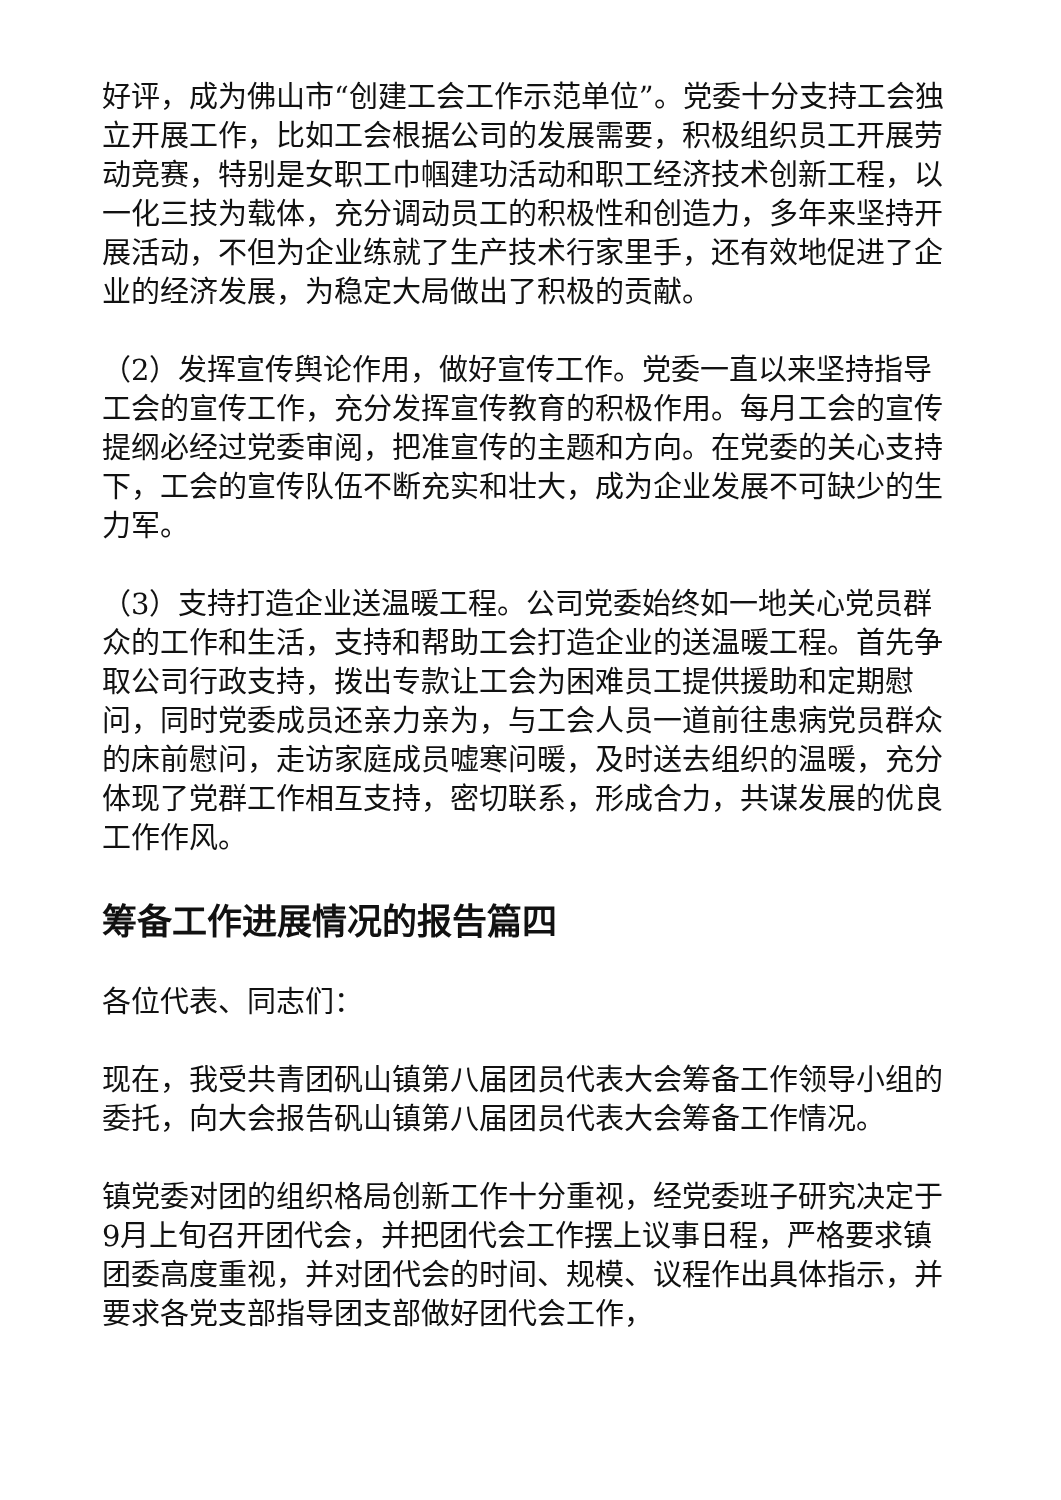好评，成为佛山市“创建工会工作示范单位”。党委十分支持工会独立开展工作，比如工会根据公司的发展需要，积极组织员工开展劳动竞赛，特别是女职工巾帼建功活动和职工经济技术创新工程，以一化三技为载体，充分调动员工的积极性和创造力，多年来坚持开展活动，不但为企业练就了生产技术行家里手，还有效地促进了企业的经济发展，为稳定大局做出了积极的贡献。
（2）发挥宣传舆论作用，做好宣传工作。党委一直以来坚持指导工会的宣传工作，充分发挥宣传教育的积极作用。每月工会的宣传提纲必经过党委审阅，把准宣传的主题和方向。在党委的关心支持下，工会的宣传队伍不断充实和壮大，成为企业发展不可缺少的生力军。
（3）支持打造企业送温暖工程。公司党委始终如一地关心党员群众的工作和生活，支持和帮助工会打造企业的送温暖工程。首先争取公司行政支持，拨出专款让工会为困难员工提供援助和定期慰问，同时党委成员还亲力亲为，与工会人员一道前往患病党员群众的床前慰问，走访家庭成员嘘寒问暖，及时送去组织的温暖，充分体现了党群工作相互支持，密切联系，形成合力，共谋发展的优良工作作风。
筹备工作进展情况的报告篇四
各位代表、同志们：
现在，我受共青团矾山镇第八届团员代表大会筹备工作领导小组的委托，向大会报告矾山镇第八届团员代表大会筹备工作情况。
镇党委对团的组织格局创新工作十分重视，经党委班子研究决定于9月上旬召开团代会，并把团代会工作摆上议事日程，严格要求镇团委高度重视，并对团代会的时间、规模、议程作出具体指示，并要求各党支部指导团支部做好团代会工作，